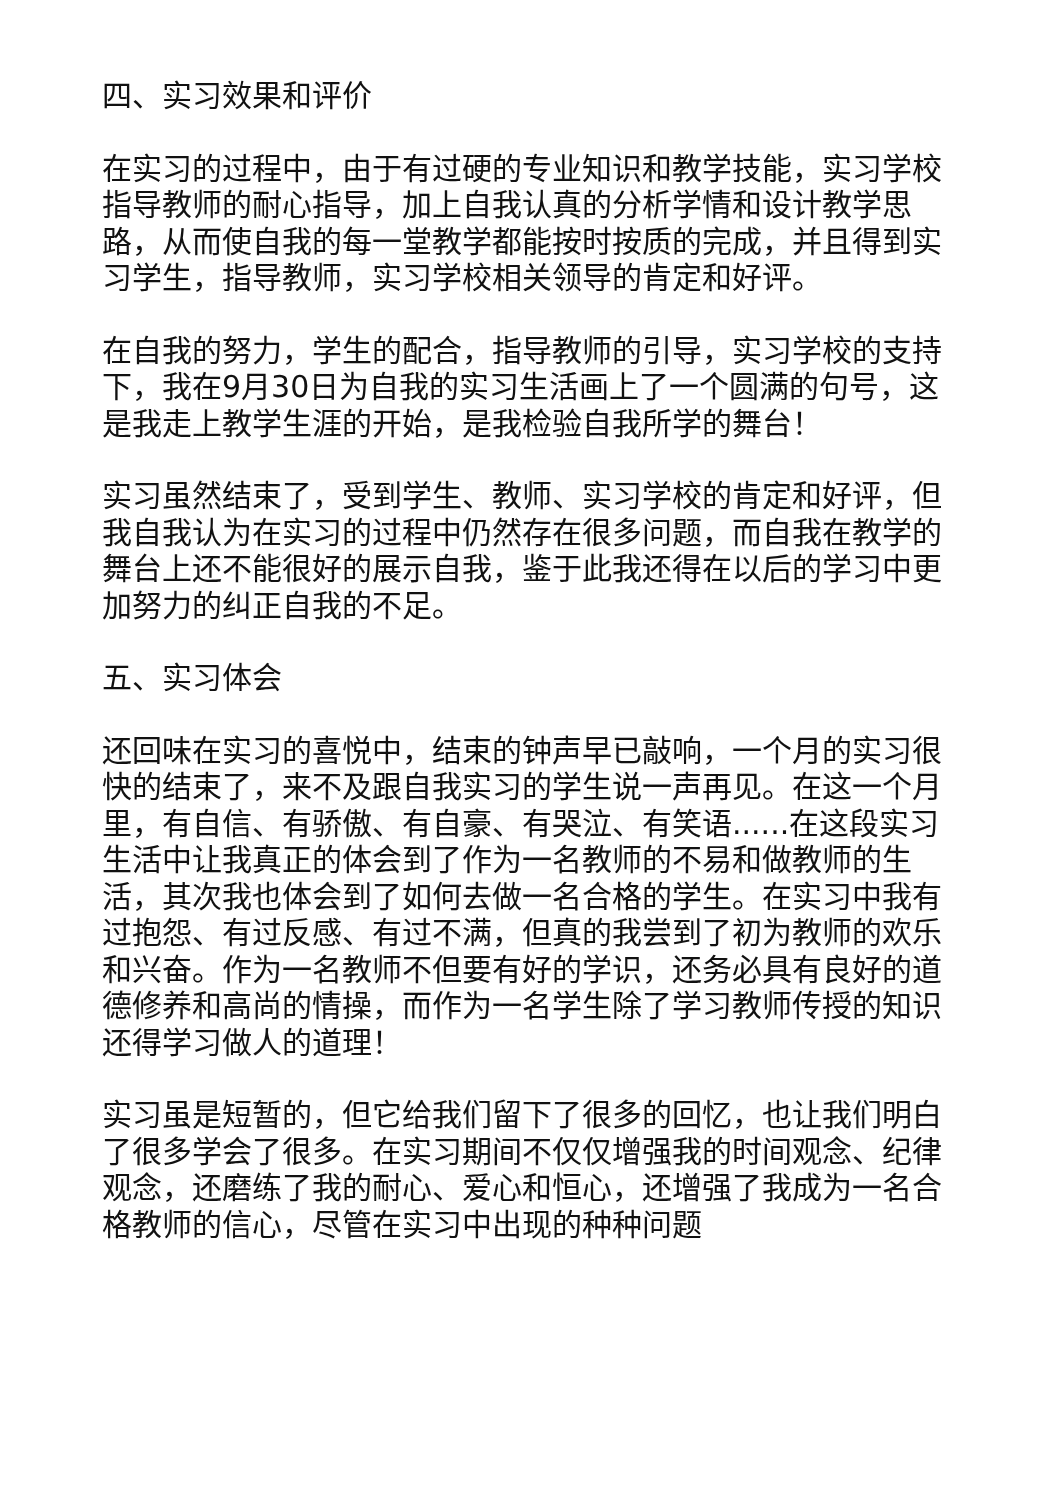四、实习效果和评价
在实习的过程中，由于有过硬的专业知识和教学技能，实习学校指导教师的耐心指导，加上自我认真的分析学情和设计教学思路，从而使自我的每一堂教学都能按时按质的完成，并且得到实习学生，指导教师，实习学校相关领导的肯定和好评。
在自我的努力，学生的配合，指导教师的引导，实习学校的支持下，我在9月30日为自我的实习生活画上了一个圆满的句号，这是我走上教学生涯的开始，是我检验自我所学的舞台！
实习虽然结束了，受到学生、教师、实习学校的肯定和好评，但我自我认为在实习的过程中仍然存在很多问题，而自我在教学的舞台上还不能很好的展示自我，鉴于此我还得在以后的学习中更加努力的纠正自我的不足。
五、实习体会
还回味在实习的喜悦中，结束的钟声早已敲响，一个月的实习很快的结束了，来不及跟自我实习的学生说一声再见。在这一个月里，有自信、有骄傲、有自豪、有哭泣、有笑语......在这段实习生活中让我真正的体会到了作为一名教师的不易和做教师的生活，其次我也体会到了如何去做一名合格的学生。在实习中我有过抱怨、有过反感、有过不满，但真的我尝到了初为教师的欢乐和兴奋。作为一名教师不但要有好的学识，还务必具有良好的道德修养和高尚的情操，而作为一名学生除了学习教师传授的知识还得学习做人的道理！
实习虽是短暂的，但它给我们留下了很多的回忆，也让我们明白了很多学会了很多。在实习期间不仅仅增强我的时间观念、纪律观念，还磨练了我的耐心、爱心和恒心，还增强了我成为一名合格教师的信心，尽管在实习中出现的种种问题